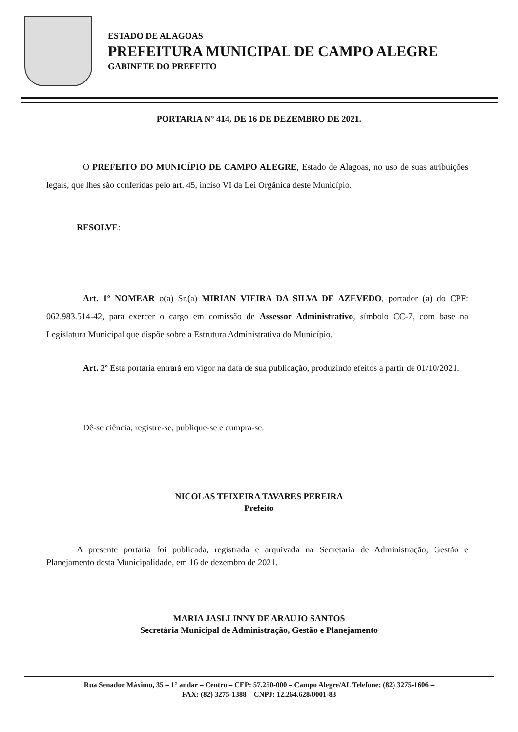ESTADO DE ALAGOAS
PREFEITURA MUNICIPAL DE CAMPO ALEGRE
GABINETE DO PREFEITO
PORTARIA N° 414, DE 16 DE DEZEMBRO DE 2021.
O PREFEITO DO MUNICÍPIO DE CAMPO ALEGRE, Estado de Alagoas, no uso de suas atribuições legais, que lhes são conferidas pelo art. 45, inciso VI da Lei Orgânica deste Município.
RESOLVE:
Art. 1º NOMEAR o(a) Sr.(a) MIRIAN VIEIRA DA SILVA DE AZEVEDO, portador (a) do CPF: 062.983.514-42, para exercer o cargo em comissão de Assessor Administrativo, símbolo CC-7, com base na Legislatura Municipal que dispõe sobre a Estrutura Administrativa do Município.
Art. 2º Esta portaria entrará em vigor na data de sua publicação, produzindo efeitos a partir de 01/10/2021.
Dê-se ciência, registre-se, publique-se e cumpra-se.
NICOLAS TEIXEIRA TAVARES PEREIRA
Prefeito
A presente portaria foi publicada, registrada e arquivada na Secretaria de Administração, Gestão e Planejamento desta Municipalidade, em 16 de dezembro de 2021.
MARIA JASLLINNY DE ARAUJO SANTOS
Secretária Municipal de Administração, Gestão e Planejamento
Rua Senador Máximo, 35 – 1° andar – Centro – CEP: 57.250-000 – Campo Alegre/AL Telefone: (82) 3275-1606 –
FAX: (82) 3275-1388 – CNPJ: 12.264.628/0001-83